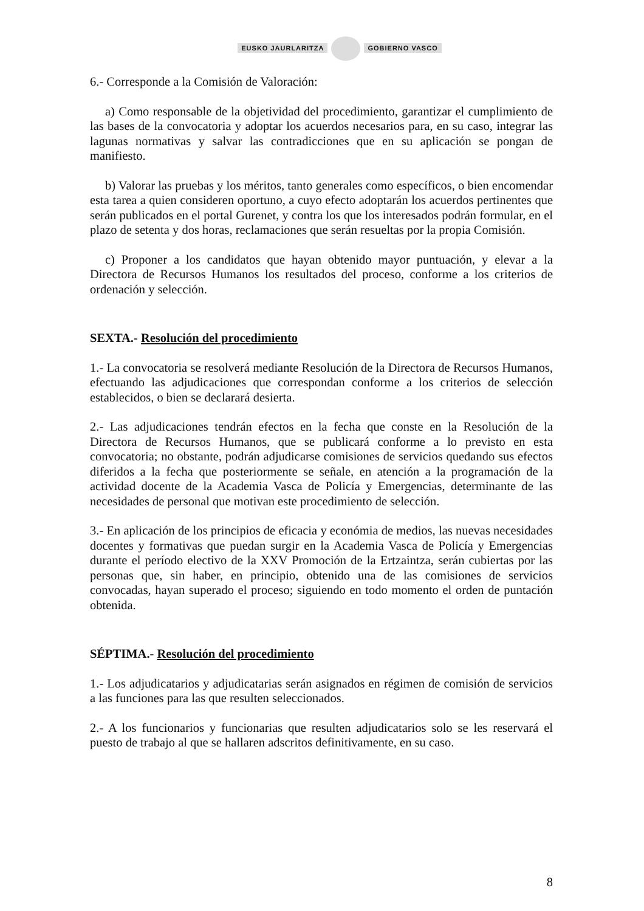EUSKO JAURLARITZA GOBIERNO VASCO
6.- Corresponde a la Comisión de Valoración:
a) Como responsable de la objetividad del procedimiento, garantizar el cumplimiento de las bases de la convocatoria y adoptar los acuerdos necesarios para, en su caso, integrar las lagunas normativas y salvar las contradicciones que en su aplicación se pongan de manifiesto.
b) Valorar las pruebas y los méritos, tanto generales como específicos, o bien encomendar esta tarea a quien consideren oportuno, a cuyo efecto adoptarán los acuerdos pertinentes que serán publicados en el portal Gurenet, y contra los que los interesados podrán formular, en el plazo de setenta y dos horas, reclamaciones que serán resueltas por la propia Comisión.
c) Proponer a los candidatos que hayan obtenido mayor puntuación, y elevar a la Directora de Recursos Humanos los resultados del proceso, conforme a los criterios de ordenación y selección.
SEXTA.- Resolución del procedimiento
1.- La convocatoria se resolverá mediante Resolución de la Directora de Recursos Humanos, efectuando las adjudicaciones que correspondan conforme a los criterios de selección establecidos, o bien se declarará desierta.
2.- Las adjudicaciones tendrán efectos en la fecha que conste en la Resolución de la Directora de Recursos Humanos, que se publicará conforme a lo previsto en esta convocatoria; no obstante, podrán adjudicarse comisiones de servicios quedando sus efectos diferidos a la fecha que posteriormente se señale, en atención a la programación de la actividad docente de la Academia Vasca de Policía y Emergencias, determinante de las necesidades de personal que motivan este procedimiento de selección.
3.- En aplicación de los principios de eficacia y económia de medios, las nuevas necesidades docentes y formativas que puedan surgir en la Academia Vasca de Policía y Emergencias durante el período electivo de la XXV Promoción de la Ertzaintza, serán cubiertas por las personas que, sin haber, en principio, obtenido una de las comisiones de servicios convocadas, hayan superado el proceso; siguiendo en todo momento el orden de puntación obtenida.
SÉPTIMA.- Resolución del procedimiento
1.- Los adjudicatarios y adjudicatarias serán asignados en régimen de comisión de servicios a las funciones para las que resulten seleccionados.
2.- A los funcionarios y funcionarias que resulten adjudicatarios solo se les reservará el puesto de trabajo al que se hallaren adscritos definitivamente, en su caso.
8